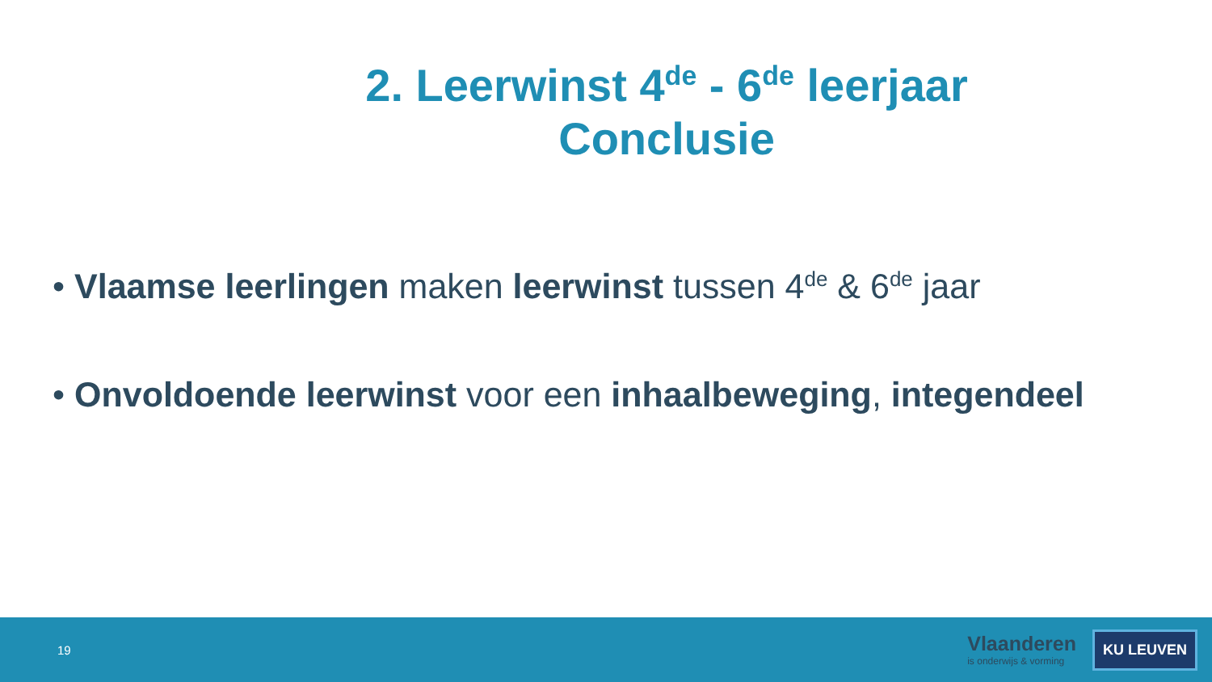2. Leerwinst 4<sup>de</sup> - 6<sup>de</sup> leerjaar
Conclusie
• Vlaamse leerlingen maken leerwinst tussen 4<sup>de</sup> & 6<sup>de</sup> jaar
• Onvoldoende leerwinst voor een inhaalbeweging, integendeel
19
Vlaanderen
is onderwijs & vorming
KU LEUVEN